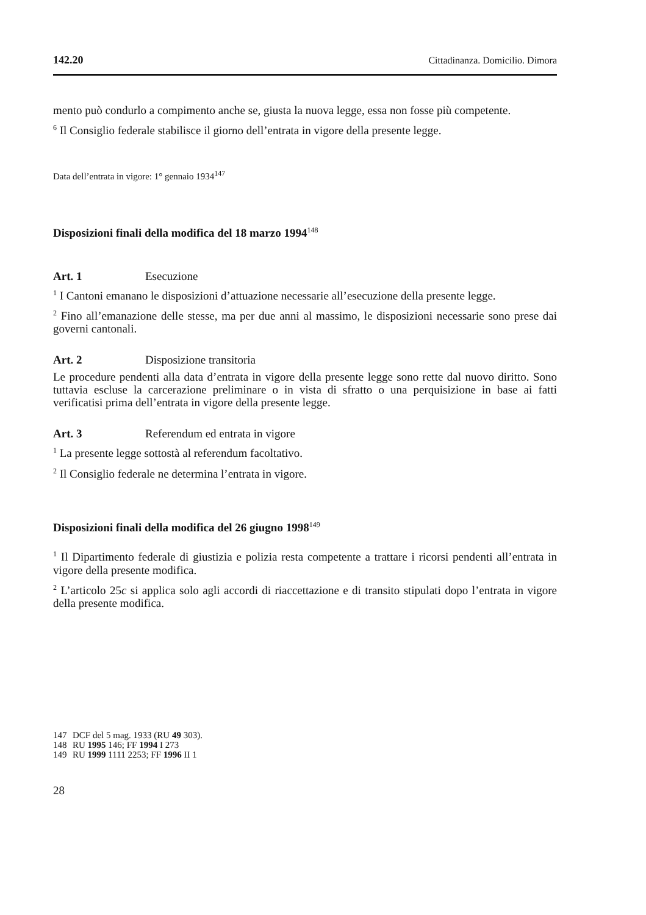142.20 Cittadinanza. Domicilio. Dimora
mento può condurlo a compimento anche se, giusta la nuova legge, essa non fosse più competente.
<sup>6</sup> Il Consiglio federale stabilisce il giorno dell’entrata in vigore della presente legge.
Data dell’entrata in vigore: 1° gennaio 1934<sup>147</sup>
Disposizioni finali della modifica del 18 marzo 1994<sup>148</sup>
Art. 1 Esecuzione
<sup>1</sup> I Cantoni emanano le disposizioni d’attuazione necessarie all’esecuzione della presente legge.
<sup>2</sup> Fino all’emanazione delle stesse, ma per due anni al massimo, le disposizioni necessarie sono prese dai governi cantonali.
Art. 2 Disposizione transitoria
Le procedure pendenti alla data d’entrata in vigore della presente legge sono rette dal nuovo diritto. Sono tuttavia escluse la carcerazione preliminare o in vista di sfratto o una perquisizione in base ai fatti verificatisi prima dell’entrata in vigore della presente legge.
Art. 3 Referendum ed entrata in vigore
<sup>1</sup> La presente legge sottostà al referendum facoltativo.
<sup>2</sup> Il Consiglio federale ne determina l’entrata in vigore.
Disposizioni finali della modifica del 26 giugno 1998<sup>149</sup>
<sup>1</sup> Il Dipartimento federale di giustizia e polizia resta competente a trattare i ricorsi pendenti all’entrata in vigore della presente modifica.
<sup>2</sup> L’articolo 25c si applica solo agli accordi di riaccettazione e di transito stipulati dopo l’entrata in vigore della presente modifica.
147 DCF del 5 mag. 1933 (RU 49 303).
148 RU 1995 146; FF 1994 I 273
149 RU 1999 1111 2253; FF 1996 II 1
28